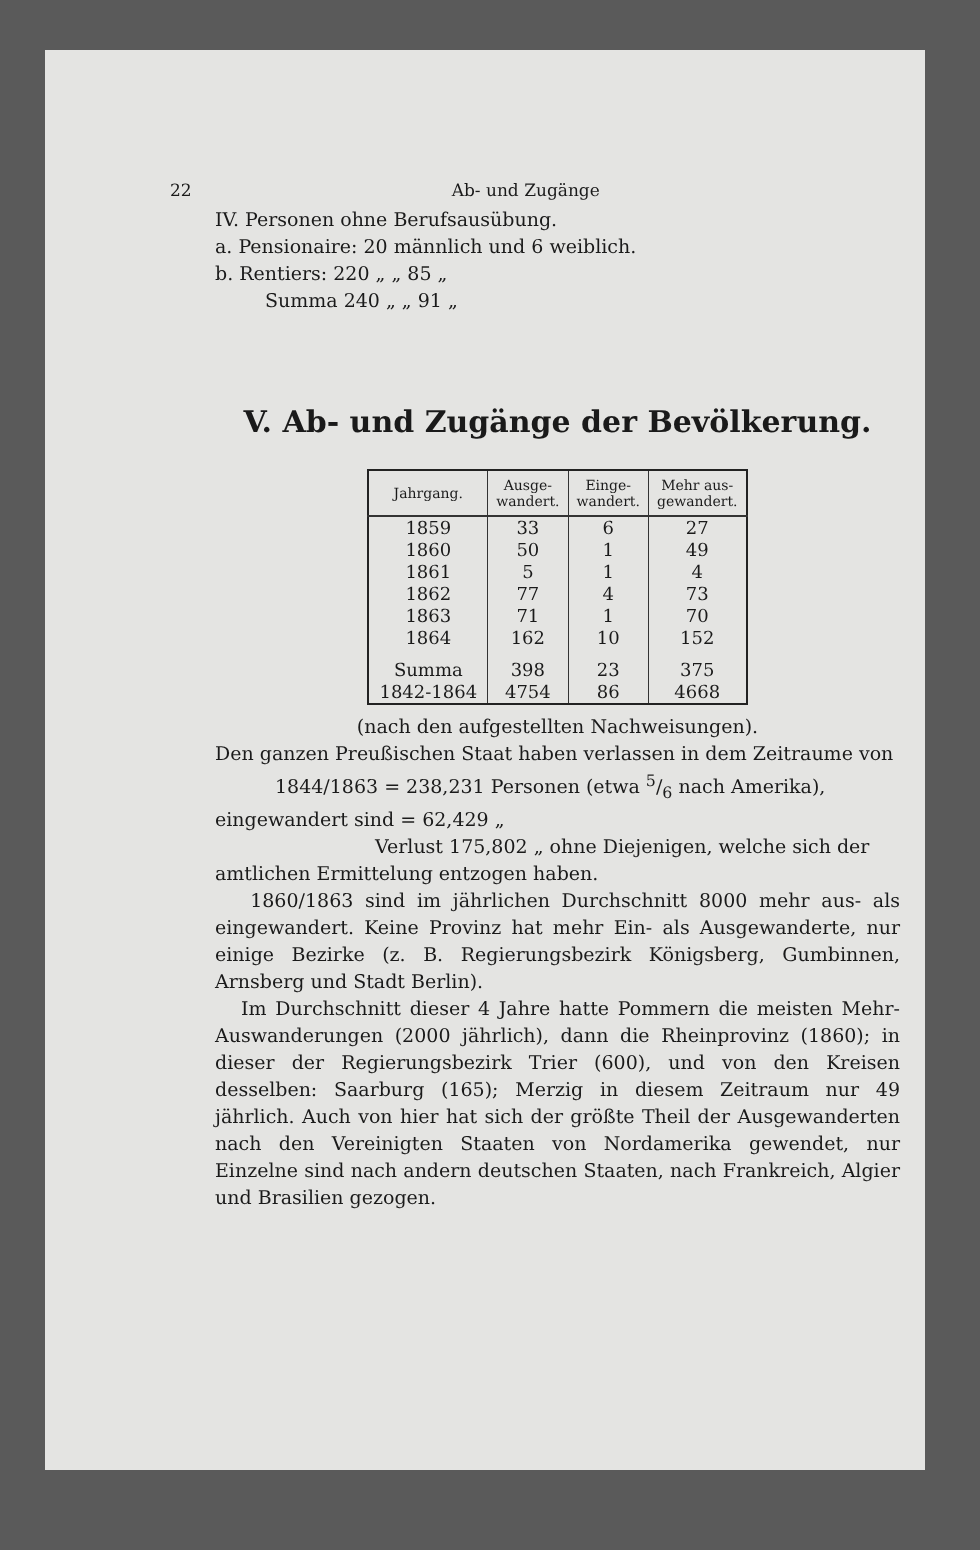22 Ab- und Zugänge
IV. Personen ohne Berufsausübung.
a. Pensionaire: 20 männlich und 6 weiblich.
b. Rentiers: 220 „ „ 85 „
Summa 240 „ „ 91 „
V. Ab- und Zugänge der Bevölkerung.
| Jahrgang. | Ausge- wandert. | Einge- wandert. | Mehr aus- gewandert. |
| --- | --- | --- | --- |
| 1859 | 33 | 6 | 27 |
| 1860 | 50 | 1 | 49 |
| 1861 | 5 | 1 | 4 |
| 1862 | 77 | 4 | 73 |
| 1863 | 71 | 1 | 70 |
| 1864 | 162 | 10 | 152 |
| Summa | 398 | 23 | 375 |
| 1842-1864 | 4754 | 86 | 4668 |
(nach den aufgestellten Nachweisungen).
Den ganzen Preußischen Staat haben verlassen in dem Zeitraume von
1844/1863 = 238,231 Personen (etwa 5/6 nach Amerika),
eingewandert sind = 62,429 „
Verlust 175,802 „ ohne Diejenigen, welche sich der
amtlichen Ermittelung entzogen haben.
1860/1863 sind im jährlichen Durchschnitt 8000 mehr aus- als eingewandert. Keine Provinz hat mehr Ein- als Ausgewanderte, nur einige Bezirke (z. B. Regierungsbezirk Königsberg, Gumbinnen, Arnsberg und Stadt Berlin).
Im Durchschnitt dieser 4 Jahre hatte Pommern die meisten Mehr-Auswanderungen (2000 jährlich), dann die Rheinprovinz (1860); in dieser der Regierungsbezirk Trier (600), und von den Kreisen desselben: Saarburg (165); Merzig in diesem Zeitraum nur 49 jährlich. Auch von hier hat sich der größte Theil der Ausgewanderten nach den Vereinigten Staaten von Nordamerika gewendet, nur Einzelne sind nach andern deutschen Staaten, nach Frankreich, Algier und Brasilien gezogen.